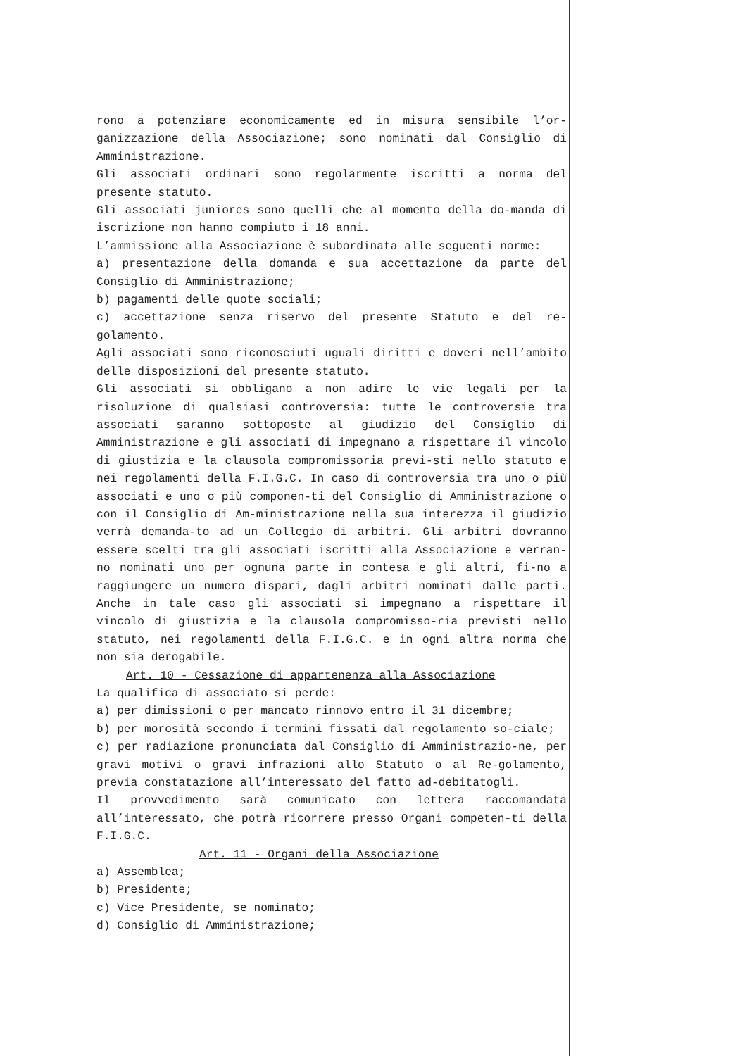rono a potenziare economicamente ed in misura sensibile l’or-ganizzazione della Associazione; sono nominati dal Consiglio di Amministrazione.
Gli associati ordinari sono regolarmente iscritti a norma del presente statuto.
Gli associati juniores sono quelli che al momento della do-manda di iscrizione non hanno compiuto i 18 anni.
L’ammissione alla Associazione è subordinata alle seguenti norme:
a) presentazione della domanda e sua accettazione da parte del Consiglio di Amministrazione;
b) pagamenti delle quote sociali;
c) accettazione senza riservo del presente Statuto e del re-golamento.
Agli associati sono riconosciuti uguali diritti e doveri nell’ambito delle disposizioni del presente statuto.
Gli associati si obbligano a non adire le vie legali per la risoluzione di qualsiasi controversia: tutte le controversie tra associati saranno sottoposte al giudizio del Consiglio di Amministrazione e gli associati di impegnano a rispettare il vincolo di giustizia e la clausola compromissoria previ-sti nello statuto e nei regolamenti della F.I.G.C. In caso di controversia tra uno o più associati e uno o più componen-ti del Consiglio di Amministrazione o con il Consiglio di Am-ministrazione nella sua interezza il giudizio verrà demanda-to ad un Collegio di arbitri. Gli arbitri dovranno essere scelti tra gli associati iscritti alla Associazione e verran-no nominati uno per ognuna parte in contesa e gli altri, fi-no a raggiungere un numero dispari, dagli arbitri nominati dalle parti. Anche in tale caso gli associati si impegnano a rispettare il vincolo di giustizia e la clausola compromisso-ria previsti nello statuto, nei regolamenti della F.I.G.C. e in ogni altra norma che non sia derogabile.
Art. 10 - Cessazione di appartenenza alla Associazione
La qualifica di associato si perde:
a) per dimissioni o per mancato rinnovo entro il 31 dicembre;
b) per morosità secondo i termini fissati dal regolamento so-ciale;
c) per radiazione pronunciata dal Consiglio di Amministrazio-ne, per gravi motivi o gravi infrazioni allo Statuto o al Re-golamento, previa constatazione all’interessato del fatto ad-debitatogli.
Il provvedimento sarà comunicato con lettera raccomandata all’interessato, che potrà ricorrere presso Organi competen-ti della F.I.G.C.
Art. 11 - Organi della Associazione
a) Assemblea;
b) Presidente;
c) Vice Presidente, se nominato;
d) Consiglio di Amministrazione;